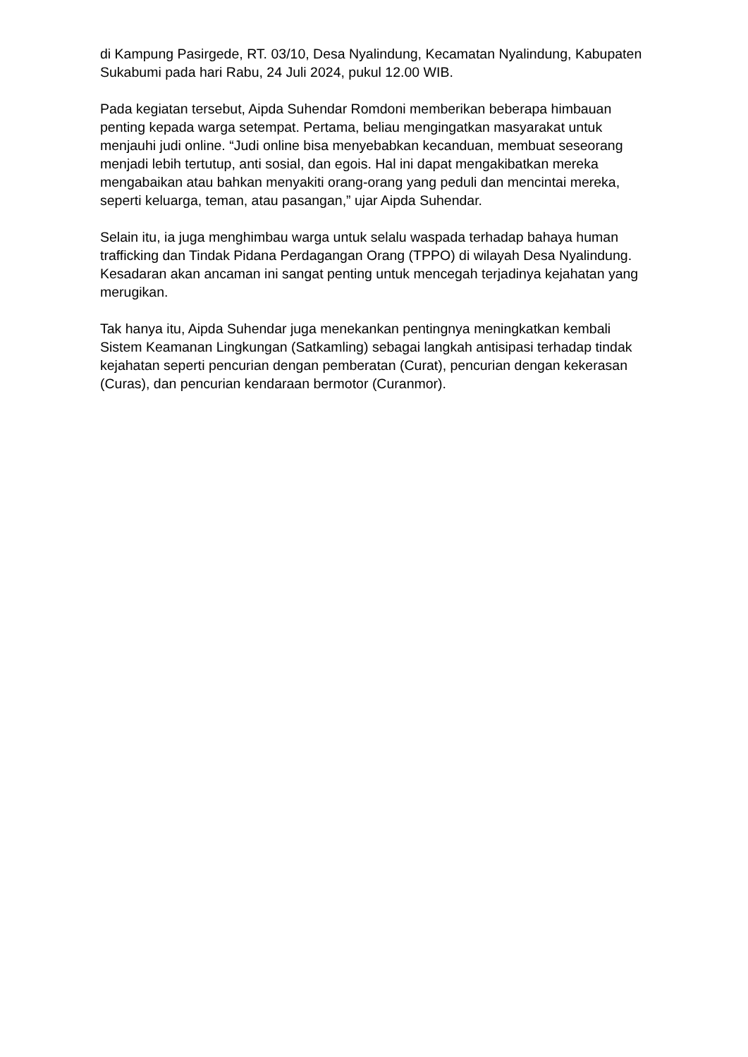di Kampung Pasirgede, RT. 03/10, Desa Nyalindung, Kecamatan Nyalindung, Kabupaten Sukabumi pada hari Rabu, 24 Juli 2024, pukul 12.00 WIB.
Pada kegiatan tersebut, Aipda Suhendar Romdoni memberikan beberapa himbauan penting kepada warga setempat. Pertama, beliau mengingatkan masyarakat untuk menjauhi judi online. “Judi online bisa menyebabkan kecanduan, membuat seseorang menjadi lebih tertutup, anti sosial, dan egois. Hal ini dapat mengakibatkan mereka mengabaikan atau bahkan menyakiti orang-orang yang peduli dan mencintai mereka, seperti keluarga, teman, atau pasangan,” ujar Aipda Suhendar.
Selain itu, ia juga menghimbau warga untuk selalu waspada terhadap bahaya human trafficking dan Tindak Pidana Perdagangan Orang (TPPO) di wilayah Desa Nyalindung. Kesadaran akan ancaman ini sangat penting untuk mencegah terjadinya kejahatan yang merugikan.
Tak hanya itu, Aipda Suhendar juga menekankan pentingnya meningkatkan kembali Sistem Keamanan Lingkungan (Satkamling) sebagai langkah antisipasi terhadap tindak kejahatan seperti pencurian dengan pemberatan (Curat), pencurian dengan kekerasan (Curas), dan pencurian kendaraan bermotor (Curanmor).